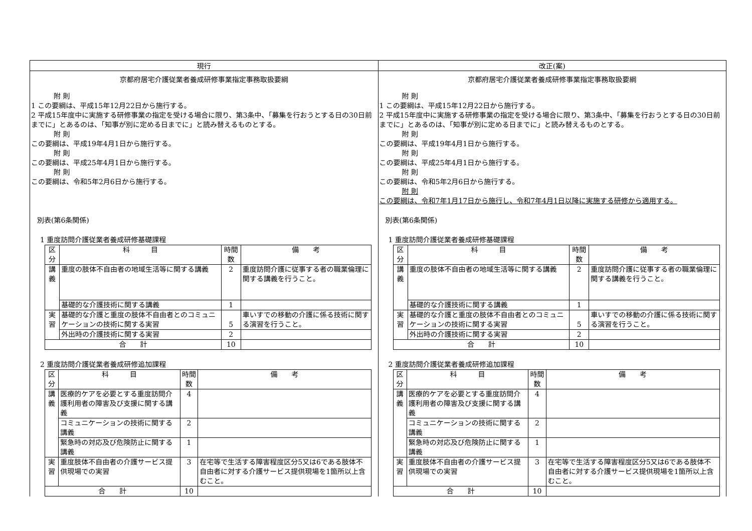| 現行 | 改正(案) |
| --- | --- |
| 京都府居宅介護従業者養成研修事業指定事務取扱要綱 附 則 1 この要綱は、平成15年12月22日から施行する。 2 平成15年度中に実施する研修事業の指定を受ける場合に限り、第3条中、「募集を行おうとする日の30日前までに」とあるのは、「知事が別に定める日までに」と読み替えるものとする。 附 則 この要綱は、平成19年4月1日から施行する。 附 則 この要綱は、平成25年4月1日から施行する。 附 則 この要綱は、令和5年2月6日から施行する。 別表(第6条関係) 1 重度訪問介護従業者養成研修基礎課程 / 区分 / 科 目 / 時間数 / 備 考 / / 講義 / 重度の肢体不自由者の地域生活等に関する講義 / 2 / 重度訪問介護に従事する者の職業倫理に関する講義を行うこと。 / / / 基礎的な介護技術に関する講義 / 1 / / / 実習 / 基礎的な介護と重度の肢体不自由者とのコミュニケーションの技術に関する実習 / 5 / 車いすでの移動の介護に係る技術に関する演習を行うこと。 / / / 外出時の介護技術に関する実習 / 2 / / / 合 計 / / 10 / / 2 重度訪問介護従業者養成研修追加課程 / 区分 / 科 目 / 時間数 / 備 考 / / 講義 / 医療的ケアを必要とする重度訪問介護利用者の障害及び支援に関する講義 / 4 / / / / コミュニケーションの技術に関する講義 / 2 / / / / 緊急時の対応及び危険防止に関する講義 / 1 / / / 実習 / 重度肢体不自由者の介護サービス提供現場での実習 / 3 / 在宅等で生活する障害程度区分5又は6である肢体不自由者に対する介護サービス提供現場を1箇所以上含むこと。 / / 合 計 / / 10 / / | 京都府居宅介護従業者養成研修事業指定事務取扱要綱 附 則 1 この要綱は、平成15年12月22日から施行する。 2 平成15年度中に実施する研修事業の指定を受ける場合に限り、第3条中、「募集を行おうとする日の30日前までに」とあるのは、「知事が別に定める日までに」と読み替えるものとする。 附 則 この要綱は、平成19年4月1日から施行する。 附 則 この要綱は、平成25年4月1日から施行する。 附 則 この要綱は、令和5年2月6日から施行する。 附 則 この要綱は、令和7年1月17日から施行し、令和7年4月1日以降に実施する研修から適用する。 別表(第6条関係) 1 重度訪問介護従業者養成研修基礎課程 / 区分 / 科 目 / 時間数 / 備 考 / / 講義 / 重度の肢体不自由者の地域生活等に関する講義 / 2 / 重度訪問介護に従事する者の職業倫理に関する講義を行うこと。 / / / 基礎的な介護技術に関する講義 / 1 / / / 実習 / 基礎的な介護と重度の肢体不自由者とのコミュニケーションの技術に関する実習 / 5 / 車いすでの移動の介護に係る技術に関する演習を行うこと。 / / / 外出時の介護技術に関する実習 / 2 / / / 合 計 / / 10 / / 2 重度訪問介護従業者養成研修追加課程 / 区分 / 科 目 / 時間数 / 備 考 / / 講義 / 医療的ケアを必要とする重度訪問介護利用者の障害及び支援に関する講義 / 4 / / / / コミュニケーションの技術に関する講義 / 2 / / / / 緊急時の対応及び危険防止に関する講義 / 1 / / / 実習 / 重度肢体不自由者の介護サービス提供現場での実習 / 3 / 在宅等で生活する障害程度区分5又は6である肢体不自由者に対する介護サービス提供現場を1箇所以上含むこと。 / / 合 計 / / 10 / / |